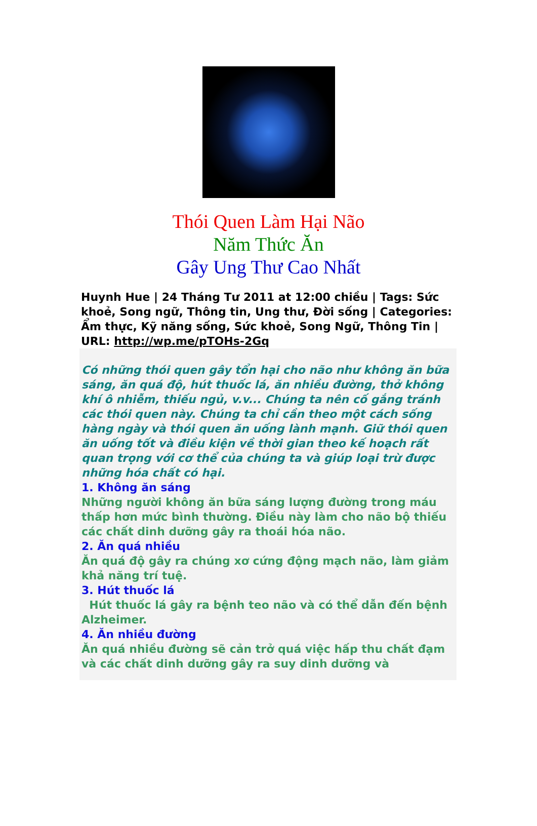Thói Quen Làm Hại Não
Năm Thức Ăn
Gây Ung Thư Cao Nhất
Huynh Hue | 24 Tháng Tư 2011 at 12:00 chiều | Tags: Sức khoẻ, Song ngữ, Thông tin, Ung thư, Đời sống | Categories: Ẩm thực, Kỹ năng sống, Sức khoẻ, Song Ngữ, Thông Tin | URL: http://wp.me/pTOHs-2Gq
Có những thói quen gây tổn hại cho não như không ăn bữa sáng, ăn quá độ, hút thuốc lá, ăn nhiều đường, thở không khí ô nhiễm, thiếu ngủ, v.v... Chúng ta nên cố gắng tránh các thói quen này. Chúng ta chỉ cần theo một cách sống hàng ngày và thói quen ăn uống lành mạnh. Giữ thói quen ăn uống tốt và điều kiện về thời gian theo kế hoạch rất quan trọng với cơ thể của chúng ta và giúp loại trừ được những hóa chất có hại.
1. Không ăn sáng
Những người không ăn bữa sáng lượng đường trong máu thấp hơn mức bình thường. Điều này làm cho não bộ thiếu các chất dinh dưỡng gây ra thoái hóa não.
2. Ăn quá nhiều
Ăn quá độ gây ra chúng xơ cứng động mạch não, làm giảm khả năng trí tuệ.
3. Hút thuốc lá
Hút thuốc lá gây ra bệnh teo não và có thể dẫn đến bệnh Alzheimer.
4. Ăn nhiều đường
Ăn quá nhiều đường sẽ cản trở quá việc hấp thu chất đạm và các chất dinh dưỡng gây ra suy dinh dưỡng và